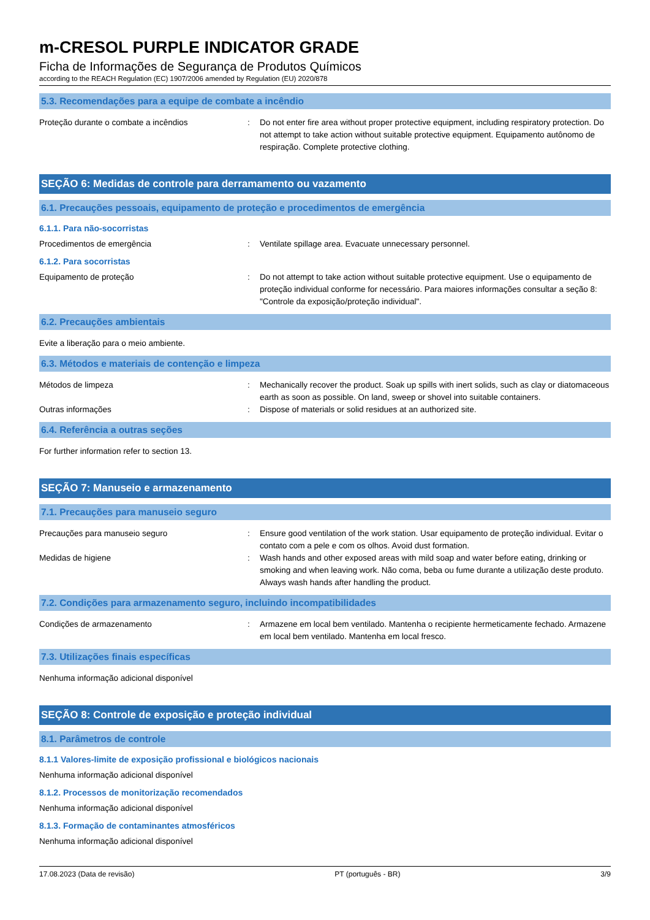m-CRESOL PURPLE INDICATOR GRADE
Ficha de Informações de Segurança de Produtos Químicos
according to the REACH Regulation (EC) 1907/2006 amended by Regulation (EU) 2020/878
5.3. Recomendações para a equipe de combate a incêndio
Proteção durante o combate a incêndios : Do not enter fire area without proper protective equipment, including respiratory protection. Do not attempt to take action without suitable protective equipment. Equipamento autônomo de respiração. Complete protective clothing.
SEÇÃO 6: Medidas de controle para derramamento ou vazamento
6.1. Precauções pessoais, equipamento de proteção e procedimentos de emergência
6.1.1. Para não-socorristas
Procedimentos de emergência : Ventilate spillage area. Evacuate unnecessary personnel.
6.1.2. Para socorristas
Equipamento de proteção : Do not attempt to take action without suitable protective equipment. Use o equipamento de proteção individual conforme for necessário. Para maiores informações consultar a seção 8: "Controle da exposição/proteção individual".
6.2. Precauções ambientais
Evite a liberação para o meio ambiente.
6.3. Métodos e materiais de contenção e limpeza
Métodos de limpeza : Mechanically recover the product. Soak up spills with inert solids, such as clay or diatomaceous earth as soon as possible. On land, sweep or shovel into suitable containers.
Outras informações : Dispose of materials or solid residues at an authorized site.
6.4. Referência a outras seções
For further information refer to section 13.
SEÇÃO 7: Manuseio e armazenamento
7.1. Precauções para manuseio seguro
Precauções para manuseio seguro : Ensure good ventilation of the work station. Usar equipamento de proteção individual. Evitar o contato com a pele e com os olhos. Avoid dust formation.
Medidas de higiene : Wash hands and other exposed areas with mild soap and water before eating, drinking or smoking and when leaving work. Não coma, beba ou fume durante a utilização deste produto. Always wash hands after handling the product.
7.2. Condições para armazenamento seguro, incluindo incompatibilidades
Condições de armazenamento : Armazene em local bem ventilado. Mantenha o recipiente hermeticamente fechado. Armazene em local bem ventilado. Mantenha em local fresco.
7.3. Utilizações finais específicas
Nenhuma informação adicional disponível
SEÇÃO 8: Controle de exposição e proteção individual
8.1. Parâmetros de controle
8.1.1 Valores-limite de exposição profissional e biológicos nacionais
Nenhuma informação adicional disponível
8.1.2. Processos de monitorização recomendados
Nenhuma informação adicional disponível
8.1.3. Formação de contaminantes atmosféricos
Nenhuma informação adicional disponível
17.08.2023 (Data de revisão) PT (português - BR) 3/9